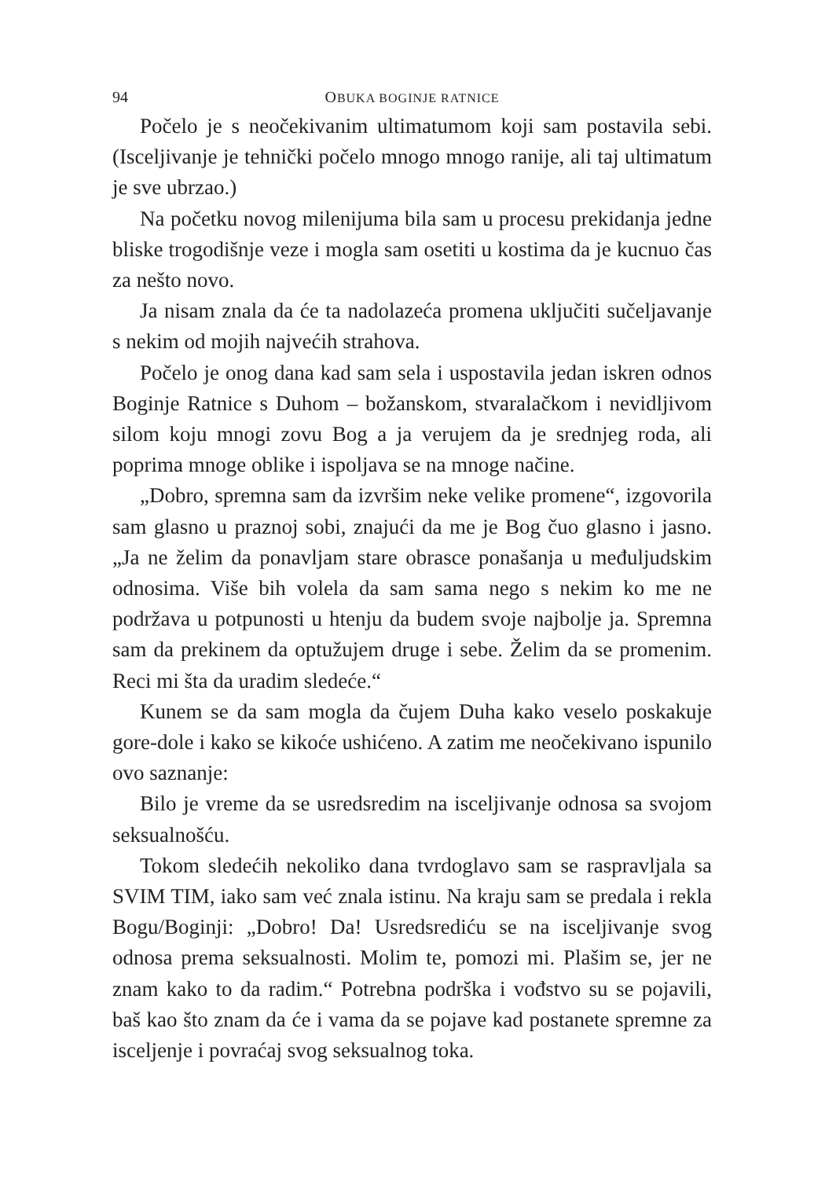94 OBUKA BOGINJE RATNICE
Počelo je s neočekivanim ultimatumom koji sam postavila sebi. (Isceljivanje je tehnički počelo mnogo mnogo ranije, ali taj ultimatum je sve ubrzao.)
Na početku novog milenijuma bila sam u procesu prekidanja jedne bliske trogodišnje veze i mogla sam osetiti u kostima da je kucnuo čas za nešto novo.
Ja nisam znala da će ta nadolazeća promena uključiti sučeljavanje s nekim od mojih najvećih strahova.
Počelo je onog dana kad sam sela i uspostavila jedan iskren odnos Boginje Ratnice s Duhom – božanskom, stvaralačkom i nevidljivom silom koju mnogi zovu Bog a ja verujem da je srednjeg roda, ali poprima mnoge oblike i ispoljava se na mnoge načine.
„Dobro, spremna sam da izvršim neke velike promene“, izgovorila sam glasno u praznoj sobi, znajući da me je Bog čuo glasno i jasno. „Ja ne želim da ponavljam stare obrasce ponašanja u međuljudskim odnosima. Više bih volela da sam sama nego s nekim ko me ne podržava u potpunosti u htenju da budem svoje najbolje ja. Spremna sam da prekinem da optužujem druge i sebe. Želim da se promenim. Reci mi šta da uradim sledeće.“
Kunem se da sam mogla da čujem Duha kako veselo poskakuje gore-dole i kako se kikoće ushićeno. A zatim me neočekivano ispunilo ovo saznanje:
Bilo je vreme da se usredsredim na isceljivanje odnosa sa svojom seksualnošću.
Tokom sledećih nekoliko dana tvrdoglavo sam se raspravljala sa SVIM TIM, iako sam već znala istinu. Na kraju sam se predala i rekla Bogu/Boginji: „Dobro! Da! Usredsrediću se na isceljivanje svog odnosa prema seksualnosti. Molim te, pomozi mi. Plašim se, jer ne znam kako to da radim.“ Potrebna podrška i vođstvo su se pojavili, baš kao što znam da će i vama da se pojave kad postanete spremne za isceljenje i povraćaj svog seksualnog toka.